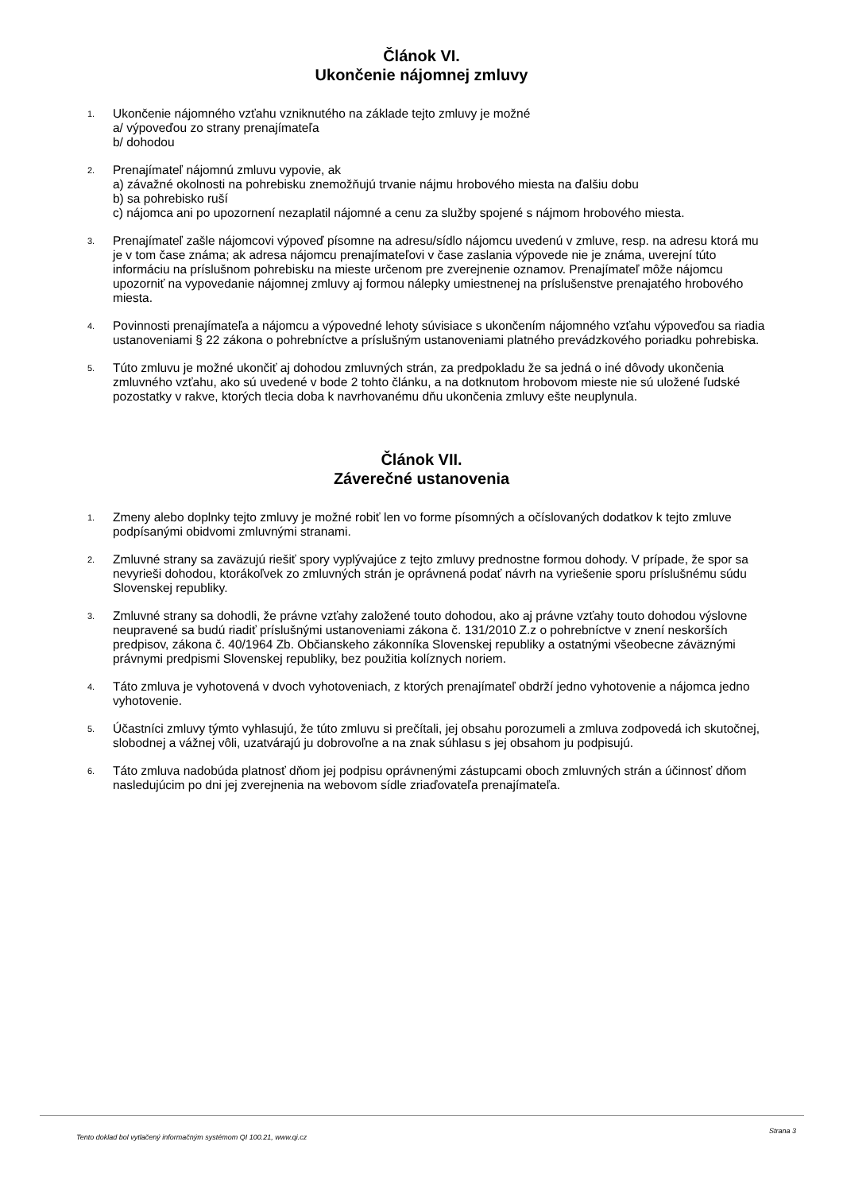Článok VI.
Ukončenie nájomnej zmluvy
1.
Ukončenie nájomného vzťahu vzniknutého na základe tejto zmluvy je možné
a/ výpoveďou zo strany prenajímateľa
b/ dohodou
2.
Prenajímateľ nájomnú zmluvu vypovie, ak
a) závažné okolnosti na pohrebisku znemožňujú trvanie nájmu hrobového miesta na ďalšiu dobu
b) sa pohrebisko ruší
c) nájomca ani po upozornení nezaplatil nájomné a cenu za služby spojené s nájmom hrobového miesta.
3.
Prenajímateľ zašle nájomcovi výpoveď písomne na adresu/sídlo nájomcu uvedenú v zmluve, resp. na adresu ktorá mu je v tom čase známa; ak adresa nájomcu prenajímateľovi v čase zaslania výpovede nie je známa, uverejní túto informáciu na príslušnom pohrebisku na mieste určenom pre zverejnenie oznamov. Prenajímateľ môže nájomcu upozorniť na vypovedanie nájomnej zmluvy aj formou nálepky umiestnenej na príslušenstve prenajatého hrobového miesta.
4.
Povinnosti prenajímateľa a nájomcu a výpovedné lehoty súvisiace s ukončením nájomného vzťahu výpoveďou sa riadia ustanoveniami § 22 zákona o pohrebníctve a príslušným ustanoveniami platného prevádzkového poriadku pohrebiska.
5.
Túto zmluvu je možné ukončiť aj dohodou zmluvných strán, za predpokladu že sa jedná o iné dôvody ukončenia zmluvného vzťahu, ako sú uvedené v bode 2 tohto článku, a na dotknutom hrobovom mieste nie sú uložené ľudské pozostatky v rakve, ktorých tlecia doba k navrhovanému dňu ukončenia zmluvy ešte neuplynula.
Článok VII.
Záverečné ustanovenia
1.
Zmeny alebo doplnky tejto zmluvy je možné robiť len vo forme písomných a očíslovaných dodatkov k tejto zmluve podpísanými obidvomi zmluvnými stranami.
2.
Zmluvné strany sa zaväzujú riešiť spory vyplývajúce z tejto zmluvy prednostne formou dohody. V prípade, že spor sa nevyrieši dohodou, ktorákoľvek zo zmluvných strán je oprávnená podať návrh na vyriešenie sporu príslušnému súdu Slovenskej republiky.
3.
Zmluvné strany sa dohodli, že právne vzťahy založené touto dohodou, ako aj právne vzťahy touto dohodou výslovne neupravené sa budú riadiť príslušnými ustanoveniami zákona č. 131/2010 Z.z o pohrebníctve v znení neskorších predpisov, zákona č. 40/1964 Zb. Občianskeho zákonníka Slovenskej republiky a ostatnými všeobecne záväznými právnymi predpismi Slovenskej republiky, bez použitia kolíznych noriem.
4.
Táto zmluva je vyhotovená v dvoch vyhotoveniach, z ktorých prenajímateľ obdrží jedno vyhotovenie a nájomca jedno vyhotovenie.
5.
Účastníci zmluvy týmto vyhlasujú, že túto zmluvu si prečítali, jej obsahu porozumeli a zmluva zodpovedá ich skutočnej, slobodnej a vážnej vôli, uzatvárajú ju dobrovoľne a na znak súhlasu s jej obsahom ju podpisujú.
6.
Táto zmluva nadobúda platnosť dňom jej podpisu oprávnenými zástupcami oboch zmluvných strán a účinnosť dňom nasledujúcim po dni jej zverejnenia na webovom sídle zriaďovateľa prenajímateľa.
Tento doklad bol vytlačený informačným systémom QI 100.21, www.qi.cz Strana 3